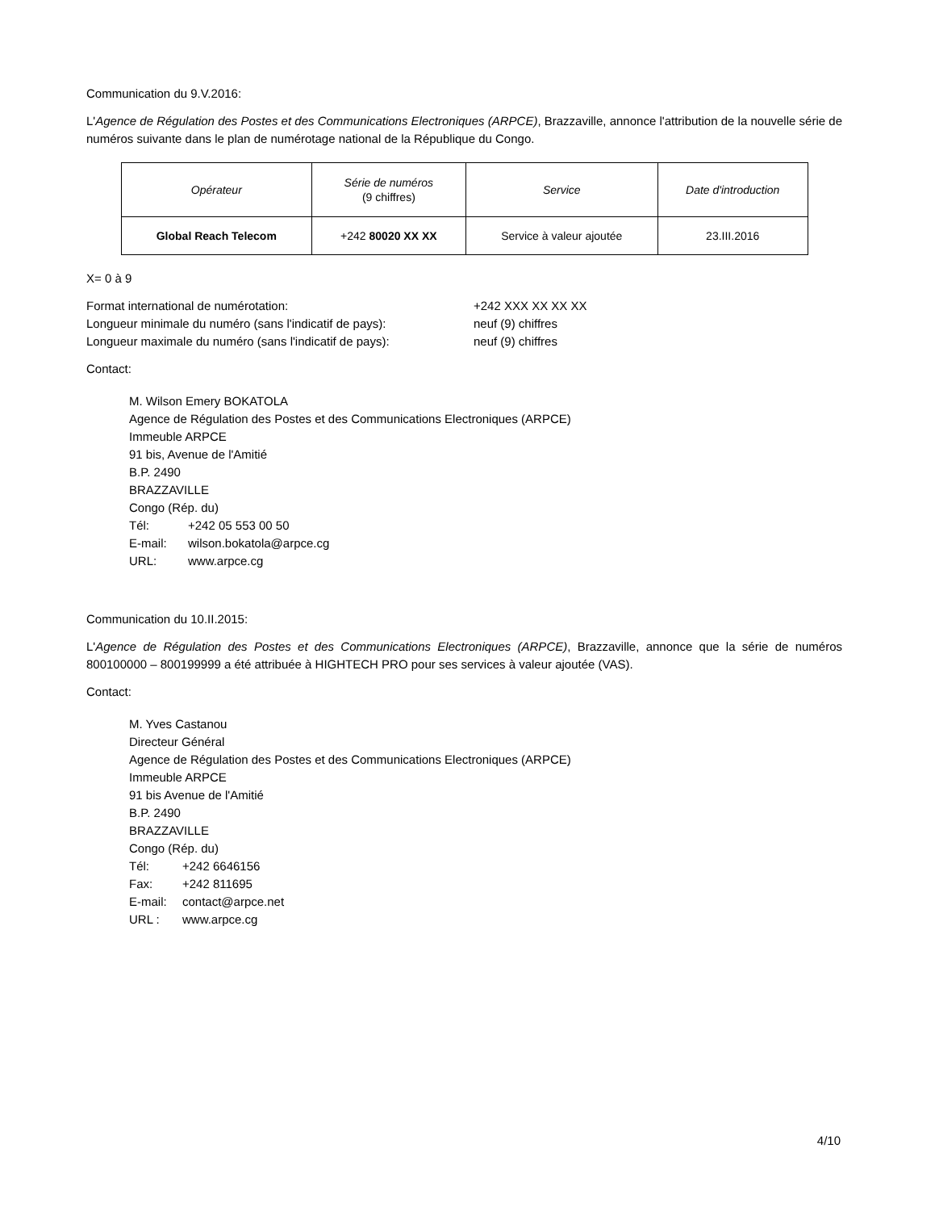Communication du 9.V.2016:
L'Agence de Régulation des Postes et des Communications Electroniques (ARPCE), Brazzaville, annonce l'attribution de la nouvelle série de numéros suivante dans le plan de numérotage national de la République du Congo.
| Opérateur | Série de numéros (9 chiffres) | Service | Date d'introduction |
| Global Reach Telecom | +242 80020 XX XX | Service à valeur ajoutée | 23.III.2016 |
X= 0 à 9
Format international de numérotation: +242 XXX XX XX XX
Longueur minimale du numéro (sans l'indicatif de pays): neuf (9) chiffres
Longueur maximale du numéro (sans l'indicatif de pays): neuf (9) chiffres
Contact:
M. Wilson Emery BOKATOLA
Agence de Régulation des Postes et des Communications Electroniques (ARPCE)
Immeuble ARPCE
91 bis, Avenue de l'Amitié
B.P. 2490
BRAZZAVILLE
Congo (Rép. du)
Tél: +242 05 553 00 50
E-mail: wilson.bokatola@arpce.cg
URL: www.arpce.cg
Communication du 10.II.2015:
L'Agence de Régulation des Postes et des Communications Electroniques (ARPCE), Brazzaville, annonce que la série de numéros 800100000 – 800199999 a été attribuée à HIGHTECH PRO pour ses services à valeur ajoutée (VAS).
Contact:
M. Yves Castanou
Directeur Général
Agence de Régulation des Postes et des Communications Electroniques (ARPCE)
Immeuble ARPCE
91 bis Avenue de l'Amitié
B.P. 2490
BRAZZAVILLE
Congo (Rép. du)
Tél: +242 6646156
Fax: +242 811695
E-mail: contact@arpce.net
URL : www.arpce.cg
4/10